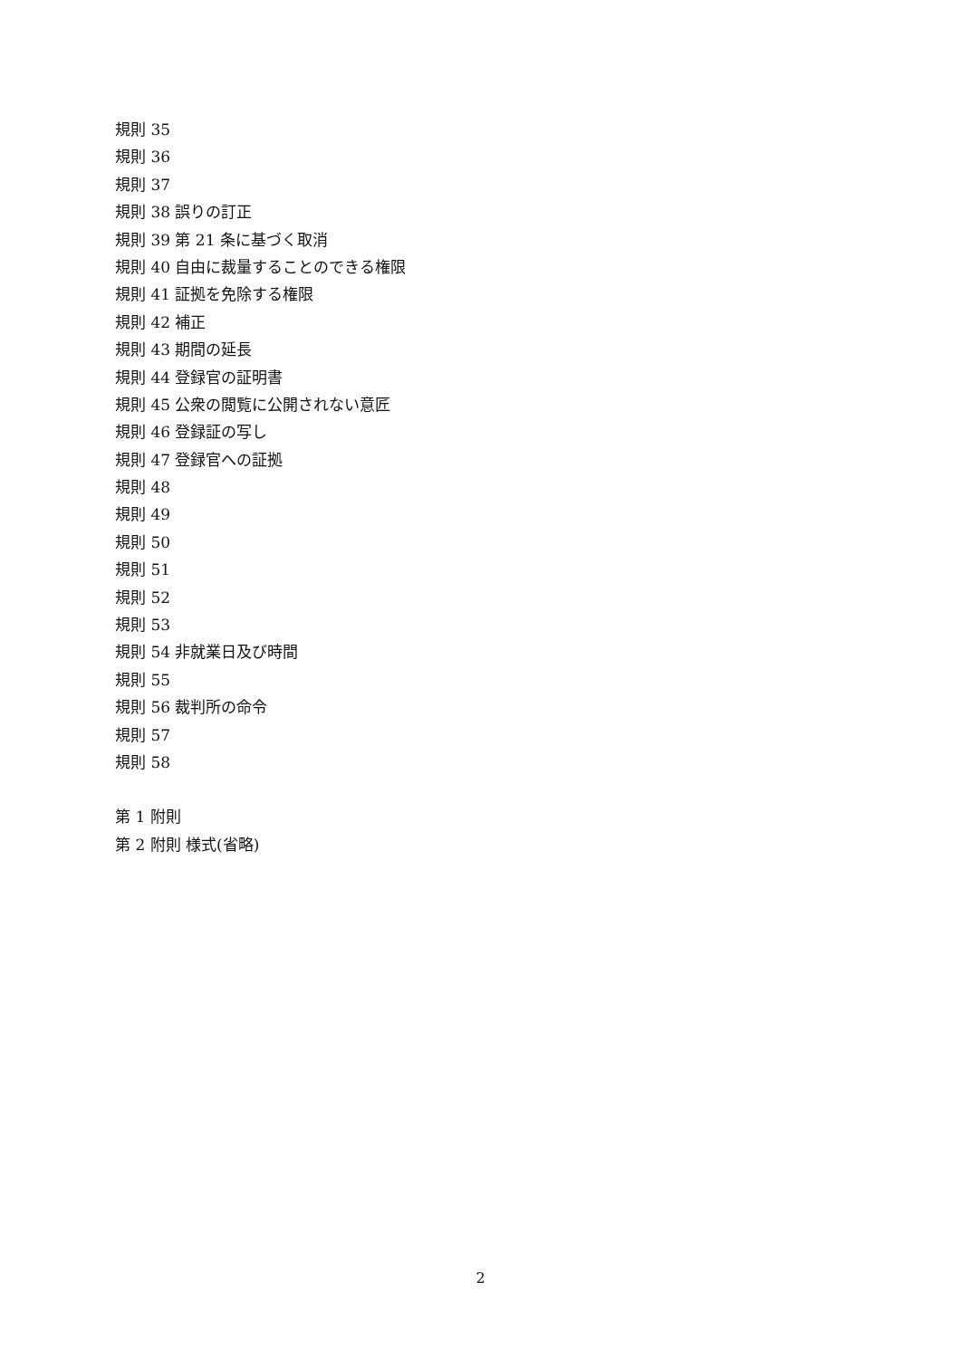規則 35
規則 36
規則 37
規則 38 誤りの訂正
規則 39 第 21 条に基づく取消
規則 40 自由に裁量することのできる権限
規則 41 証拠を免除する権限
規則 42 補正
規則 43 期間の延長
規則 44 登録官の証明書
規則 45 公衆の閲覧に公開されない意匠
規則 46 登録証の写し
規則 47 登録官への証拠
規則 48
規則 49
規則 50
規則 51
規則 52
規則 53
規則 54 非就業日及び時間
規則 55
規則 56 裁判所の命令
規則 57
規則 58
第 1 附則
第 2 附則 様式(省略)
2